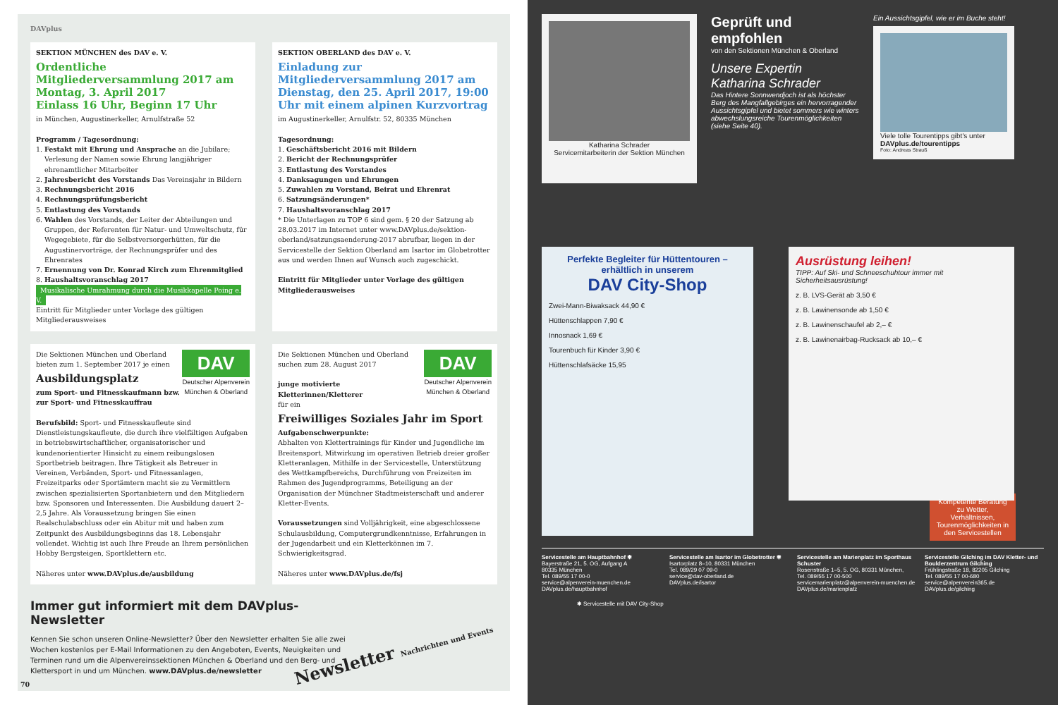DAVplus
SEKTION MÜNCHEN des DAV e. V.
Ordentliche Mitgliederversammlung 2017 am Montag, 3. April 2017
Einlass 16 Uhr, Beginn 17 Uhr
in München, Augustinerkeller, Arnulfstraße 52
Programm / Tagesordnung:
1. Festakt mit Ehrung und Ansprache an die Jubilare; Verlesung der Namen sowie Ehrung langjähriger ehrenamtlicher Mitarbeiter
2. Jahresbericht des Vorstands Das Vereinsjahr in Bildern
3. Rechnungsbericht 2016
4. Rechnungsprüfungsbericht
5. Entlastung des Vorstands
6. Wahlen des Vorstands, der Leiter der Abteilungen und Gruppen, der Referenten für Natur- und Umweltschutz, für Wegegebiete, für die Selbstversorgerhütten, für die Augustinervorträge, der Rechnungsprüfer und des Ehrenrates
7. Ernennung von Dr. Konrad Kirch zum Ehrenmitglied
8. Haushaltsvoranschlag 2017
Musikalische Umrahmung durch die Musikkapelle Poing e. V.
Eintritt für Mitglieder unter Vorlage des gültigen Mitgliederausweises
SEKTION OBERLAND des DAV e. V.
Einladung zur Mitgliederversammlung 2017 am Dienstag, den 25. April 2017, 19:00 Uhr mit einem alpinen Kurzvortrag
im Augustinerkeller, Arnulfstr. 52, 80335 München
Tagesordnung:
1. Geschäftsbericht 2016 mit Bildern
2. Bericht der Rechnungsprüfer
3. Entlastung des Vorstandes
4. Danksagungen und Ehrungen
5. Zuwahlen zu Vorstand, Beirat und Ehrenrat
6. Satzungsänderungen*
7. Haushaltsvoranschlag 2017
* Die Unterlagen zu TOP 6 sind gem. § 20 der Satzung ab 28.03.2017 im Internet unter www.DAVplus.de/sektion-oberland/satzungsaenderung-2017 abrufbar, liegen in der Servicestelle der Sektion Oberland am Isartor im Globetrotter aus und werden Ihnen auf Wunsch auch zugeschickt.
Eintritt für Mitglieder unter Vorlage des gültigen Mitgliederausweises
DAV
Deutscher Alpenverein
München & Oberland
Die Sektionen München und Oberland bieten zum 1. September 2017 je einen
Ausbildungsplatz
zum Sport- und Fitnesskaufmann bzw. zur Sport- und Fitnesskauffrau
Berufsbild: Sport- und Fitnesskaufleute sind Dienstleistungskaufleute, die durch ihre vielfältigen Aufgaben in betriebswirtschaftlicher, organisatorischer und kundenorientierter Hinsicht zu einem reibungslosen Sportbetrieb beitragen. Ihre Tätigkeit als Betreuer in Vereinen, Verbänden, Sport- und Fitnessanlagen, Freizeitparks oder Sportämtern macht sie zu Vermittlern zwischen spezialisierten Sportanbietern und den Mitgliedern bzw. Sponsoren und Interessenten. Die Ausbildung dauert 2–2,5 Jahre. Als Voraussetzung bringen Sie einen Realschulabschluss oder ein Abitur mit und haben zum Zeitpunkt des Ausbildungsbeginns das 18. Lebensjahr vollendet. Wichtig ist auch Ihre Freude an Ihrem persönlichen Hobby Bergsteigen, Sportklettern etc.
Näheres unter www.DAVplus.de/ausbildung
DAV
Deutscher Alpenverein
München & Oberland
Die Sektionen München und Oberland suchen zum 28. August 2017
junge motivierte Kletterinnen/Kletterer
für ein
Freiwilliges Soziales Jahr im Sport
Aufgabenschwerpunkte:
Abhalten von Klettertrainings für Kinder und Jugendliche im Breitensport, Mitwirkung im operativen Betrieb dreier großer Kletteranlagen, Mithilfe in der Servicestelle, Unterstützung des Wettkampfbereichs, Durchführung von Freizeiten im Rahmen des Jugendprogramms, Beteiligung an der Organisation der Münchner Stadtmeisterschaft und anderer Kletter-Events.
Voraussetzungen sind Volljährigkeit, eine abgeschlossene Schulausbildung, Computergrundkenntnisse, Erfahrungen in der Jugendarbeit und ein Kletterkönnen im 7. Schwierigkeitsgrad.
Näheres unter www.DAVplus.de/fsj
Immer gut informiert mit dem DAVplus-Newsletter
Kennen Sie schon unseren Online-Newsletter? Über den Newsletter erhalten Sie alle zwei Wochen kostenlos per E-Mail Informationen zu den Angeboten, Events, Neuigkeiten und Terminen rund um die Alpenvereinssektionen München & Oberland und den Berg- und Klettersport in und um München. www.DAVplus.de/newsletter
Newsletter Nachrichten und Events
70
Katharina Schrader
Servicemitarbeiterin der Sektion München
Geprüft und empfohlen
von den Sektionen München & Oberland
Unsere Expertin
Katharina Schrader
Das Hintere Sonnwendjoch ist als höchster Berg des Mangfallgebirges ein hervorragender Aussichtsgipfel und bietet sommers wie winters abwechslungsreiche Tourenmöglichkeiten (siehe Seite 40).
Ein Aussichtsgipfel, wie er im Buche steht!
Viele tolle Tourentipps gibt's unter DAVplus.de/tourentipps
Foto: Andreas Strauß
Perfekte Begleiter für Hüttentouren – erhältlich in unserem
DAV City-Shop
Zwei-Mann-Biwaksack 44,90 €
Hüttenschlappen 7,90 €
Innosnack 1,69 €
Tourenbuch für Kinder 3,90 €
Hüttenschlafsäcke 15,95
Ausrüstung leihen!
TIPP: Auf Ski- und Schneeschuhtour immer mit Sicherheitsausrüstung!
z. B. LVS-Gerät ab 3,50 €
z. B. Lawinensonde ab 1,50 €
z. B. Lawinenschaufel ab 2,– €
z. B. Lawinenairbag-Rucksack ab 10,– €
Kompetente Beratung zu Wetter, Verhältnissen, Tourenmöglichkeiten in den Servicestellen
Servicestelle am Hauptbahnhof ✱
Bayerstraße 21, 5. OG, Aufgang A
80335 München
Tel. 089/55 17 00-0
service@alpenverein-muenchen.de
DAVplus.de/hauptbahnhof
Servicestelle am Isartor im Globetrotter ✱
Isartorplatz 8–10, 80331 München
Tel. 089/29 07 09-0
service@dav-oberland.de
DAVplus.de/isartor
Servicestelle am Marienplatz im Sporthaus Schuster
Rosenstraße 1–5, 5. OG, 80331 München,
Tel. 089/55 17 00-500
servicemarienplatz@alpenverein-muenchen.de
DAVplus.de/marienplatz
Servicestelle Gilching im DAV Kletter- und Boulderzentrum Gilching
Frühlingstraße 18, 82205 Gilching
Tel. 089/55 17 00-680
service@alpenverein365.de
DAVplus.de/gilching
✱ Servicestelle mit DAV City-Shop